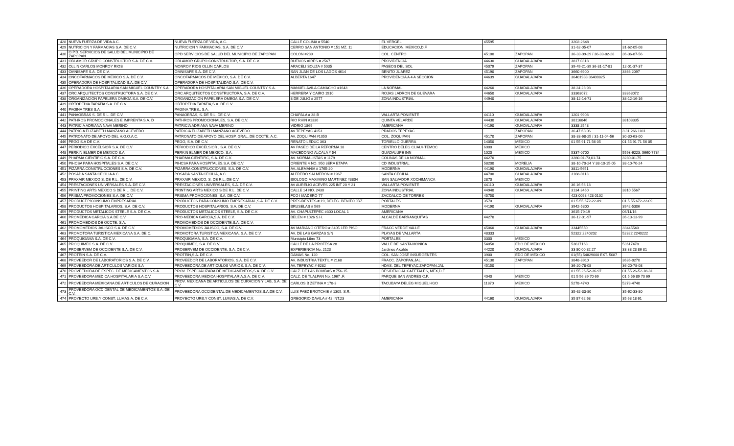| 428 | NUEVA FUERZA DE VIDA A.C. | NUEVA FUERZA DE VIDA, A.C. | CALLE COLIMA # 5540 | EL VERGEL | 45595 | | 3202-2648 | |
| 429 | NUTRICION Y FARMACIAS S.A. DE C.V. | NUTRICION Y FARMACIAS, S.A. DE C.V. | CERRO SAN ANTONIO # 151 MZ. 11 | EDUCACION, MEXICO,D.F. | | | 31-62-05-07 | 31-62-05-08 |
| 430 | O.P.D. SERVICIOS DE SALUD DEL MUNICIPIO DE ZAPOPAN | OPD SERVICIOS DE SALUD DEL MUNICIPIO DE ZAPOPAN | COLON #289 | COL. CENTRO | 45100 | ZAPOPAN | 36-33-09-29 / 36-33-02-28 | 36-36-87-56 |
| 431 | OBLAMOR GRUPO CONSTRUCTOR S.A. DE C.V. | OBLAMOR GRUPO CONSTRUCTOR, S.A. DE C.V. | BUENOS AIRES # 2567 | PROVIDENCIA | 44630 | GUADALAJARA | 3817 0318 | |
| 432 | OLLIN CARLOS MONROY RIOS | MONROY RIOS OLLIN CARLOS | ARACELI SOUZA # 5035 | PASEOS DEL SOL | 45079 | ZAPOPAN | 39-49-21-39 36-31-17-81 | 12-01-37-37 |
| 433 | OMNISAFE S.A. DE C.V. | OMNISAFE S.A. DE C.V. | SAN JUAN DE LOS LAGOS 4614 | BENITO JUAREZ | 45190 | ZAPOPAN | 3660 6900 | 3366 2097 |
| 434 | ONCOFARMACOS DE MEXICO S.A. DE C.V. | ONCOFARMACOS DE MEXICO, S.A. DE C.V. | ALBERTA 1647 | PROVIDENCIA A 4 A SECCION | 44639 | GUADALAJARA | 36401988 36400825 | |
| 435 | OPERADORA DE HOSPITALIDAD S.A. DE C.V. | OPERADORA DE HOSPITALIDAD,S.A. DE C.V. | | | | | | |
| 436 | OPERADORA HOSPITALARIA SAN MIGUEL COUNTRY S.A. | OPERADORA HOSPITALARIA SAN MIGUEL COUNTRY S.A. | MANUEL AVILA CAMACHO #1643 | LA NORMAL | 44260 | GUADALAJARA | 38 24 23 93 | |
| 437 | ORC ARQUITECTOS CONSTRUCTORA S.A. DE C.V. | ORC ARQUITECTOS CONSTRUCTORA, S.A. DE C.V. | HERRERA Y CAIRO 1910 | ROJAS LADRON DE GUEVARA | 44650 | GUADALAJARA | 33363072 | 33363072 |
| 438 | ORGANIZACION PAPELERA OMEGA S.A. DE C.V. | ORGANIZACION PAPELERA OMEGA,S.A. DE C.V. | 8 DE JULIO # 2577 | ZONA INDUSTRIAL | 44940 | | 38-12-14-71 | 38-12-16-16 |
| 439 | ORTOPEDIA TAPATIA S.A. DE C.V. | ORTOPEDIA TAPATIA,S.A. DE C.V. | | | | | | |
| 440 | PAGINA TRES S.A. | PAGINA TRES., S.A. | | | | | | |
| 441 | PANAOBRAS S. DE R.L. DE C.V. | PANAOBRAS, S. DE R.L. DE C.V. | CHAPALA # 38-B | VALLARTA PONIENTE | 44110 | GUADALAJARA | 1201 9908 | |
| 442 | PATHROS PROMOCIONALES E IMPRENTA S.A. D | PATHROS PROMOCIONALES, S.A. DE C.V. | RIO RHIN #1330 | QUINTA VELARDE | 44430 | GUADALAJARA | 38116846 | 38103335 |
| 443 | PATRICIA ADRIANA NAVA MERINO | PATRICIA ADRIANA NAVA MERINO | VIDRIO 1869 | AMERICANA | 44190 | GUADALAJARA | 3338 2543 | |
| 444 | PATRICIA ELIZABETH MANZANO ACEVEDO | PATRICIA ELIZABETH MANZANO ACEVEDO | AV TEPEYAC 4153 | PRADOS TEPEYAC | | ZAPOPAN | 36 47 63 06 | 3 31 266 1011 |
| 445 | PATRONATO DE APOYO DEL H.G.O.A.C. | PATRONATO DE APOYO DEL HOSP. GRAL. DE OCCTE, A.C. | AV. ZOQUIPAN #1050 | COL. ZOQUIPAN | 45170 | ZAPOPAN | 38-33-68-25 / 31-11-04-56 | 30-30-63-00 |
| 446 | PEGO S.A DE C.V. | PEGO, S.A. DE C.V. | RENATO LEDUC 363 | TORIELLO GUERRA | 14050 | MEXICO | 01 55 91 71 56 05 | 01 55 91 71 56 05 |
| 447 | PERIODICO EXCELSIOR S.A. DE C.V | PERIODICO EXCELSIOR , S.A. DE C.V | AV PASEO DE LA REFORMA 18 | CENTRO DELEG CUAUHTEMOC | 6000 | MEXICO | | |
| 448 | PERKIN ELMER DE MEXICO S.A. | PERKIN ELMER DE MEXICO, S.A. | MACEDONIO ALCALA # 54 | GUADALUPE INN | 1020 | MEXICO | 5337-0700 | 5593-6223, 5660-7734 |
| 449 | PHARMA CIENTIFIC S.A. DE C.V. | PHARMA CIENTIFIC, S.A. DE C.V. | AV. NORMALISTAS # 1179 | COLINAS DE LA NORMAL | 44270 | | 3280-01-73,01-74 | 3280-01-75 |
| 450 | PIHCSA PARA HOSPITALES S.A. DE C.V. | PIHCSA PARA HOSPITALES,S.A. DE C.V. | ORIENTE 4 NO. 950 3ERA ETAPA | CD INDUSTRIAL | 58200 | MORELIA | 38-10-70-24 Y 38-10-15-05 | 38-10-70-24 |
| 451 | PIZARRA CONSTRUCCIONES S.A. DE C.V. | PIZARRA CONSTRUCCIONES, S.A. DE C.V. | AV. ALEMANIA # 1765-20 | MODERNA | 44190 | GUADALAJARA | 3811-5651 | |
| 452 | POSADA SANTA CECILIA A.C. | POSADA SANTA CECILIA, A.C. | ALFREDO SALMERON # 1967 | SANTA CECILIA | 44700 | GUADALAJARA | 3168-0113 | |
| 453 | PRAXAIR MEXICO S. DE R.L. DE C.V. | PRAXAIR MEXICO, S. DE R.L. DE C.V. | BIOLOGO MAXIMINO MARTINEZ #3804 | SAN SALVADOR XOCHIMANCA | 2870 | MEXICO | | |
| 454 | PRESTACIONES UNIVERSALES S.A. DE C.V. | PRESTACIONES UNIVERSALES, S.A. DE C.V. | AV AURELIO ACEVES 225 INT 20 Y 21 | VALLARTA PONIENTE | 44110 | GUADALAJARA | 36 16 56 13 | |
| 455 | PRINTING ARTS MEXICO S DE R.L. DE C.V. | PRINTING ARTS MEXICO S DE R.L. DE C.V. | CALLE 14 NO. 2430 | ZONA INDUSTRIAL | 44940 | GUADALAJARA | 3134 3460 | 3810 5567 |
| 456 | PRISMA PROMOCIONES S.A. DE C.V. | PRISMA PROMOCIONES, S.A. DE C.V. | FCO I MADERO 77 | ZACOALCO DE TORRES | 45750 | | 423 0098 423 0102 | |
| 457 | PRODUCT.P/CONSUMO EMPRESARIAL | PRODUCTOS PARA CONSUMO EMPRESARIAL,S.A. DE C.V. | PRESIDENTES # 19, DELEG. BENITO JRZ. | PORTALES | 3570 | | 01 5 55 672-22-09 | 01 5 55 672-22-09 |
| 458 | PRODUCTOS HOSPITALARIOS, S.A. DE C.V. | PRODUCTOS HOSPITALARIOS, S.A. DE C.V. | BRUSELAS # 569 | MODERNA | 44190 | GUADALAJARA | 3942-5300 | 3942-5306 |
| 459 | PRODUCTOS METALICOS STEELE S.A. DE C.V. | PRODUCTOS METALICOS STEELE, S.A. DE C.V. | AV. CHAPULTEPEC #300 LOCAL 1 | AMERICANA | | | 3615-79-19 | 06/11/16 |
| 460 | PROMEDICA GARCIA S.A.DE C.V. | PRO-MEDICA GARCIA,S.A. DE C.V. | BELEN # 1026 S.H. | ALCALDE BARRANQUITAS | 44270 | | 36-12-01-97 | 36-13-13-99 |
| 461 | PROMOMEDIOS DE OCCTE. S.A. | PROMOMEDIOS DE OCCIDENTE,S.A. DE C.V. | | | | | | |
| 462 | PROMOMEDIOS JALISCO S.A. DE C.V. | PROMOMEDIOS JALISCO, S.A. DE C.V. | AV MARIANO OTERO # 3405 1ER PISO | FRACC VERDE VALLE | 45060 | GUADALAJARA | 33445550 | 33445540 |
| 463 | PROMOTORA TURISTICA MEXICANA S.A. DE C. | PROMOTORA TURISTICA MEXICANA, S.A. DE C.V. | AV. DE LAS GARZAS S/N | PLAYAS DE VALLARTA | 48333 | | 52322 2240202 | 52322 2240222 |
| 464 | PROQUIGAMA S.A. DE C.V. | PROQUIGAMA, S.A. DE C.V. | Municipio Libre 73 | PORTALES | 3300 | MEXICO | | |
| 465 | PROQUIMEC S.A. DE C.V. | PROQUIMEC, S.A. DE C.V. | CALLE DE LA PROFESA 28 | VALLE DE SANTA MONICA | 54050 | EDO DE MEXICO | 53617168 | 53617478 |
| 466 | PROSERVEM DE OCCIDENTE S.A. DE C.V. | PROSERVEM DE OCCIDENTE, S.A. DE C.V. | EXPERIENCIA No. 2123 | Jardines Alcalde | 44220 | GUADALAJARA | 33 80 00 82 27 | 33 38 23 86 81 |
| 467 | PROTEIN S.A. DE C.V. | PROTEIN,S.A. DE C.V. | DAMAS No. 120 | COL. SAN JOSE INSURGENTES | 3900 | EDO DE MEXICO | 01(55) 54829000 EXT. 5087 | |
| 468 | PROVEEDOR DE LABORATORIOS S.A. DE C.V. | PROVEEDOR DE LABORATORIOS, S.A. DE C.V. | AV. INDUSTRIA TEXTIL # 2168 | FRACC. ZAPOPAN,JAL. | 45130 | ZAPOPAN | 3848-8910 | 3636-0270 |
| 469 | PROVEEDORA DE ARTICULOS VARIOS S.A | PROVEEDORA DE ARTICULOS VARIOS, S.A. DE C.V. | AV. TEPEYAC # 6282 | HDAS. DEL TEPEYAC,ZAPOPAN.JAL | 45150 | | 36-20-78-08 | 36-20-78-08 |
| 470 | PROVEEDORA DE ESPEC. DE MEDICAMENTOS S.A. | PROV. ESPECIALIZADA DE MEDICAMENTOS,S.A. DE C.V. | CALZ. DE LAS BOMBAS # 756-15 | RESIDENCIAL CAFETALES, MEX,D.F | | | 01 55 26-52-36-97 | 01 55 26-52-18-81 |
| 471 | PROVEEDORA MEDICA HOSPITALARIA S.A.C.V. | PROVEEDORA MEDICA HOSPITALARIA,S.A. DE C.V. | CALZ. DE TLALPAN No. 1967 .F. | PARQUE SAN ANDRES C.P. | 4040 | MEXICO | 01 5 56 89 70 69 | 01 5 56 89 70 69 |
| 472 | PROVEEDORA MEXICANA DE ARTICULOS DE CURACION | PROV. MEXICANA DE ARTICULOS DE CURACION Y LAB, S.A. DE C.V. | CARLOS B ZETINA # 178-3 | TACUBAYA DELEG MIGUEL HGO | 11870 | MEXICO | 5278-4740 | 5278-4740 |
| 473 | PROVEEDORA OCCIDENTAL DE MEDICAMENTOS S.A. DE C.V. | PROVEEDORA OCCIDENTAL DE MEDICAMENTOS,S.A.DE C.V. | LUIS PAEZ BROTCHIE # 1305, S.R. | | | | 35-62-33-80 | 35-62-33-80 |
| 474 | PROYECTO URB.Y CONST. LUMAS.A. DE C.V. | PROYECTO URB.Y CONST. LUMAS.A. DE C.V. | GREGORIO DAVILA # 42 INT.23 | AMERICANA | 44160 | GUADALAJARA | 35 87 62 68 | 35 63 18 61 |